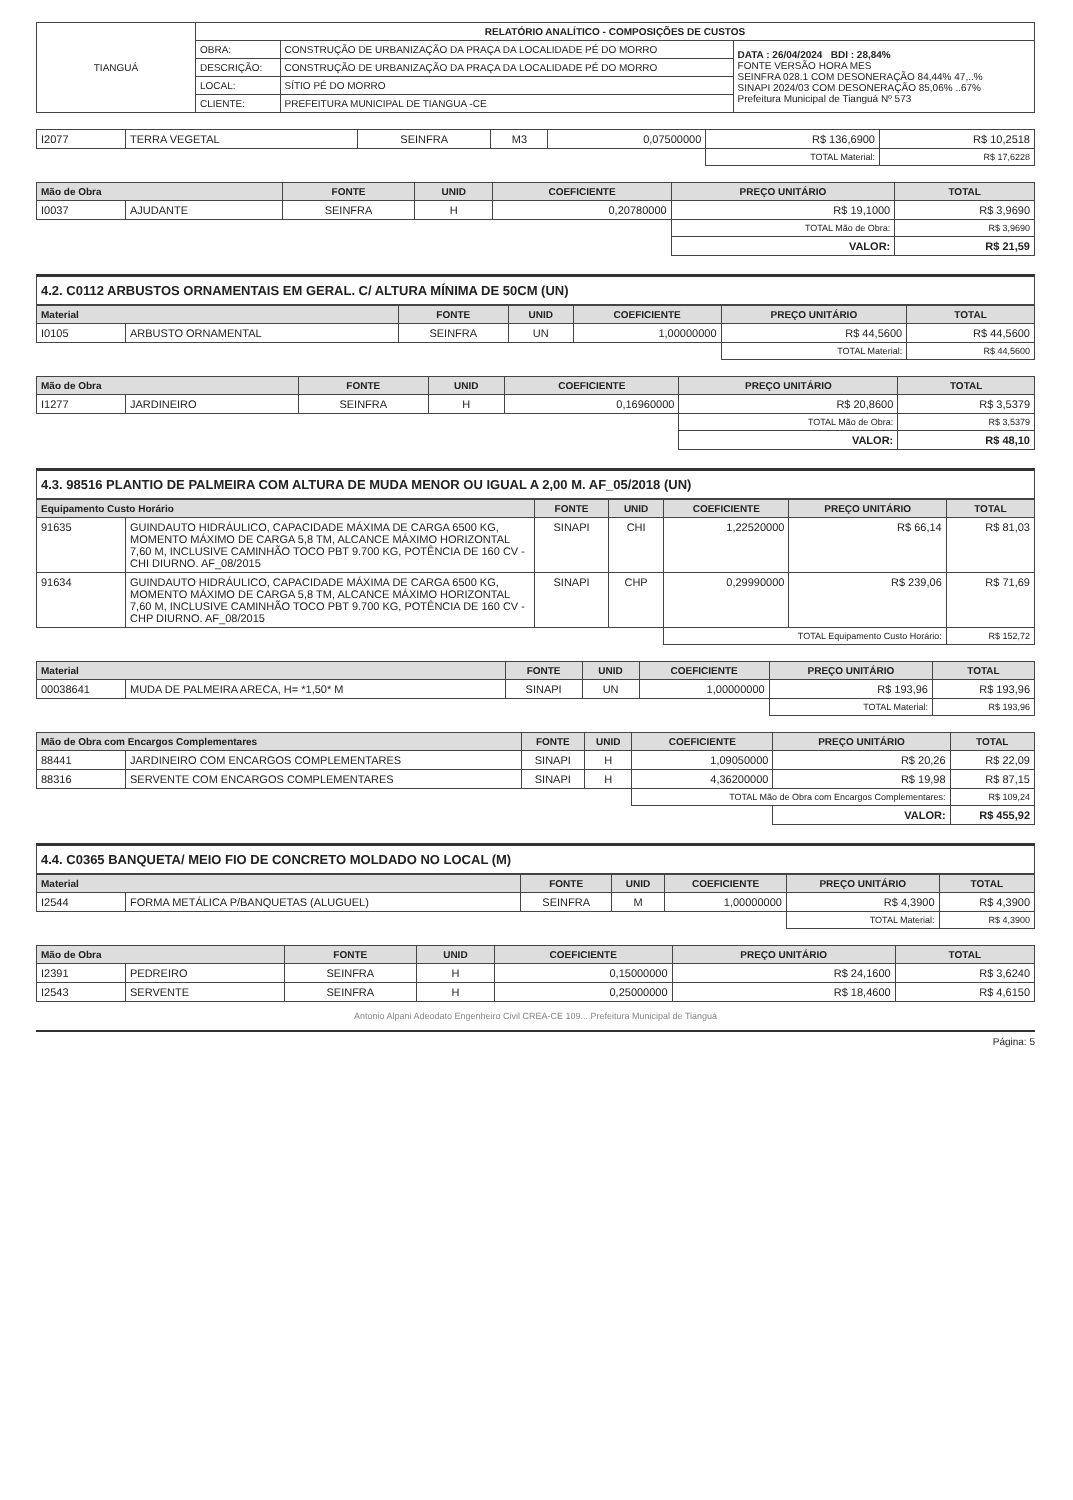| TIANGUÁ | RELATÓRIO ANALÍTICO - COMPOSIÇÕES DE CUSTOS | | |
| | OBRA: | CONSTRUÇÃO DE URBANIZAÇÃO DA PRAÇA DA LOCALIDADE PÉ DO MORRO | DATA : 26/04/2024 BDI : 28,84% FONTE VERSÃO HORA MES SEINFRA 028.1 COM DESONERAÇÃO 84,44% 47,..% SINAPI 2024/03 COM DESONERAÇÃO 85,06% ..67% Prefeitura Municipal de Tianguá Nº 573 |
| | DESCRIÇÃO: | CONSTRUÇÃO DE URBANIZAÇÃO DA PRAÇA DA LOCALIDADE PÉ DO MORRO | |
| | LOCAL: | SÍTIO PÉ DO MORRO | |
| | CLIENTE: | PREFEITURA MUNICIPAL DE TIANGUA -CE | |
| I2077 | TERRA VEGETAL | SEINFRA | M3 | 0,07500000 | R$ 136,6900 | R$ 10,2518 |
| | | | | | TOTAL Material: | R$ 17,6228 |
| Mão de Obra | | FONTE | UNID | COEFICIENTE | PREÇO UNITÁRIO | TOTAL |
| --- | --- | --- | --- | --- | --- | --- |
| I0037 | AJUDANTE | SEINFRA | H | 0,20780000 | R$ 19,1000 | R$ 3,9690 |
| | | | | | TOTAL Mão de Obra: | R$ 3,9690 |
| | | | | | VALOR: | R$ 21,59 |
4.2. C0112 ARBUSTOS ORNAMENTAIS EM GERAL. C/ ALTURA MÍNIMA DE 50CM (UN)
| Material | | FONTE | UNID | COEFICIENTE | PREÇO UNITÁRIO | TOTAL |
| --- | --- | --- | --- | --- | --- | --- |
| I0105 | ARBUSTO ORNAMENTAL | SEINFRA | UN | 1,00000000 | R$ 44,5600 | R$ 44,5600 |
| | | | | | TOTAL Material: | R$ 44,5600 |
| Mão de Obra | | FONTE | UNID | COEFICIENTE | PREÇO UNITÁRIO | TOTAL |
| --- | --- | --- | --- | --- | --- | --- |
| I1277 | JARDINEIRO | SEINFRA | H | 0,16960000 | R$ 20,8600 | R$ 3,5379 |
| | | | | | TOTAL Mão de Obra: | R$ 3,5379 |
| | | | | | VALOR: | R$ 48,10 |
4.3. 98516 PLANTIO DE PALMEIRA COM ALTURA DE MUDA MENOR OU IGUAL A 2,00 M. AF_05/2018 (UN)
| Equipamento Custo Horário | | FONTE | UNID | COEFICIENTE | PREÇO UNITÁRIO | TOTAL |
| --- | --- | --- | --- | --- | --- | --- |
| 91635 | GUINDAUTO HIDRÁULICO, CAPACIDADE MÁXIMA DE CARGA 6500 KG, MOMENTO MÁXIMO DE CARGA 5,8 TM, ALCANCE MÁXIMO HORIZONTAL 7,60 M, INCLUSIVE CAMINHÃO TOCO PBT 9.700 KG, POTÊNCIA DE 160 CV - CHI DIURNO. AF_08/2015 | SINAPI | CHI | 1,22520000 | R$ 66,14 | R$ 81,03 |
| 91634 | GUINDAUTO HIDRÁULICO, CAPACIDADE MÁXIMA DE CARGA 6500 KG, MOMENTO MÁXIMO DE CARGA 5,8 TM, ALCANCE MÁXIMO HORIZONTAL 7,60 M, INCLUSIVE CAMINHÃO TOCO PBT 9.700 KG, POTÊNCIA DE 160 CV - CHP DIURNO. AF_08/2015 | SINAPI | CHP | 0,29990000 | R$ 239,06 | R$ 71,69 |
| | | | | TOTAL Equipamento Custo Horário: | | R$ 152,72 |
| Material | | FONTE | UNID | COEFICIENTE | PREÇO UNITÁRIO | TOTAL |
| --- | --- | --- | --- | --- | --- | --- |
| 00038641 | MUDA DE PALMEIRA ARECA, H= *1,50* M | SINAPI | UN | 1,00000000 | R$ 193,96 | R$ 193,96 |
| | | | | | TOTAL Material: | R$ 193,96 |
| Mão de Obra com Encargos Complementares | | FONTE | UNID | COEFICIENTE | PREÇO UNITÁRIO | TOTAL |
| --- | --- | --- | --- | --- | --- | --- |
| 88441 | JARDINEIRO COM ENCARGOS COMPLEMENTARES | SINAPI | H | 1,09050000 | R$ 20,26 | R$ 22,09 |
| 88316 | SERVENTE COM ENCARGOS COMPLEMENTARES | SINAPI | H | 4,36200000 | R$ 19,98 | R$ 87,15 |
| | | | | TOTAL Mão de Obra com Encargos Complementares: | | R$ 109,24 |
| | | | | | VALOR: | R$ 455,92 |
4.4. C0365 BANQUETA/ MEIO FIO DE CONCRETO MOLDADO NO LOCAL (M)
| Material | | FONTE | UNID | COEFICIENTE | PREÇO UNITÁRIO | TOTAL |
| --- | --- | --- | --- | --- | --- | --- |
| I2544 | FORMA METÁLICA P/BANQUETAS (ALUGUEL) | SEINFRA | M | 1,00000000 | R$ 4,3900 | R$ 4,3900 |
| | | | | | TOTAL Material: | R$ 4,3900 |
| Mão de Obra | | FONTE | UNID | COEFICIENTE | PREÇO UNITÁRIO | TOTAL |
| --- | --- | --- | --- | --- | --- | --- |
| I2391 | PEDREIRO | SEINFRA | H | 0,15000000 | R$ 24,1600 | R$ 3,6240 |
| I2543 | SERVENTE | SEINFRA | H | 0,25000000 | R$ 18,4600 | R$ 4,6150 |
Antonio Alpani Adeodato Engenheiro Civil CREA-CE 109... Prefeitura Municipal de Tianguá
Página: 5